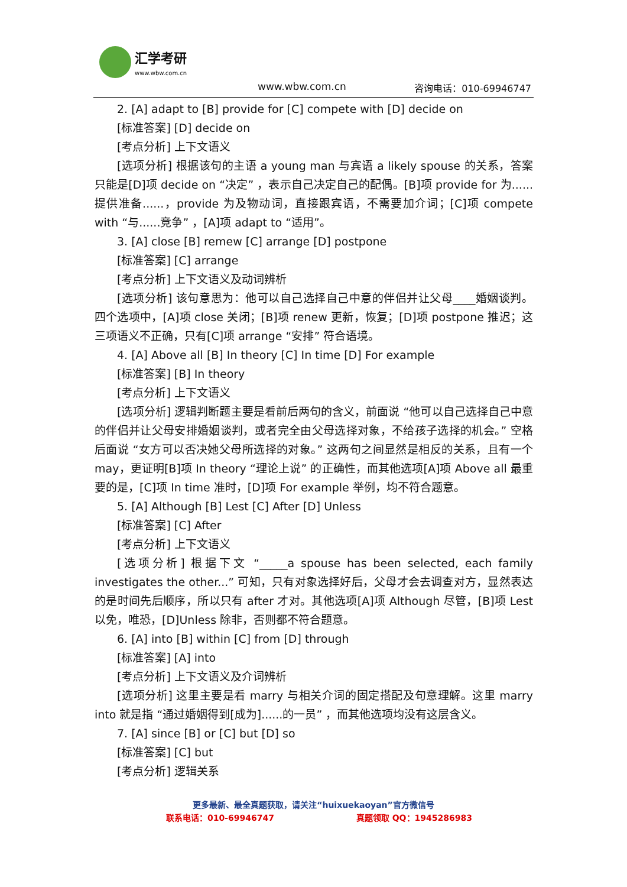汇学考研 www.wbw.com.cn
www.wbw.com.cn 咨询电话：010-69946747
2. [A] adapt to [B] provide for [C] compete with [D] decide on
[标准答案] [D] decide on
[考点分析] 上下文语义
[选项分析] 根据该句的主语 a young man 与宾语 a likely spouse 的关系，答案只能是[D]项 decide on “决定” ，表示自己决定自己的配偶。[B]项 provide for 为......提供准备......，provide 为及物动词，直接跟宾语，不需要加介词；[C]项 compete with “与......竞争” ，[A]项 adapt to “适用”。
3. [A] close [B] remew [C] arrange [D] postpone
[标准答案] [C] arrange
[考点分析] 上下文语义及动词辨析
[选项分析] 该句意思为：他可以自己选择自己中意的伴侣并让父母____婚姻谈判。四个选项中，[A]项 close 关闭；[B]项 renew 更新，恢复；[D]项 postpone 推迟；这三项语义不正确，只有[C]项 arrange “安排” 符合语境。
4. [A] Above all [B] In theory [C] In time [D] For example
[标准答案] [B] In theory
[考点分析] 上下文语义
[选项分析] 逻辑判断题主要是看前后两句的含义，前面说 “他可以自己选择自己中意的伴侣并让父母安排婚姻谈判，或者完全由父母选择对象，不给孩子选择的机会。” 空格后面说 “女方可以否决她父母所选择的对象。” 这两句之间显然是相反的关系，且有一个 may，更证明[B]项 In theory “理论上说” 的正确性，而其他选项[A]项 Above all 最重要的是，[C]项 In time 准时，[D]项 For example 举例，均不符合题意。
5. [A] Although [B] Lest [C] After [D] Unless
[标准答案] [C] After
[考点分析] 上下文语义
[选项分析] 根据下文 “_____a spouse has been selected, each family investigates the other...” 可知，只有对象选择好后，父母才会去调查对方，显然表达的是时间先后顺序，所以只有 after 才对。其他选项[A]项 Although 尽管，[B]项 Lest 以免，唯恐，[D]Unless 除非，否则都不符合题意。
6. [A] into [B] within [C] from [D] through
[标准答案] [A] into
[考点分析] 上下文语义及介词辨析
[选项分析] 这里主要是看 marry 与相关介词的固定搭配及句意理解。这里 marry into 就是指 “通过婚姻得到[成为]......的一员” ，而其他选项均没有这层含义。
7. [A] since [B] or [C] but [D] so
[标准答案] [C] but
[考点分析] 逻辑关系
更多最新、最全真题获取，请关注“huixuekaoyan”官方微信号
联系电话：010-69946747 真题领取 QQ：1945286983